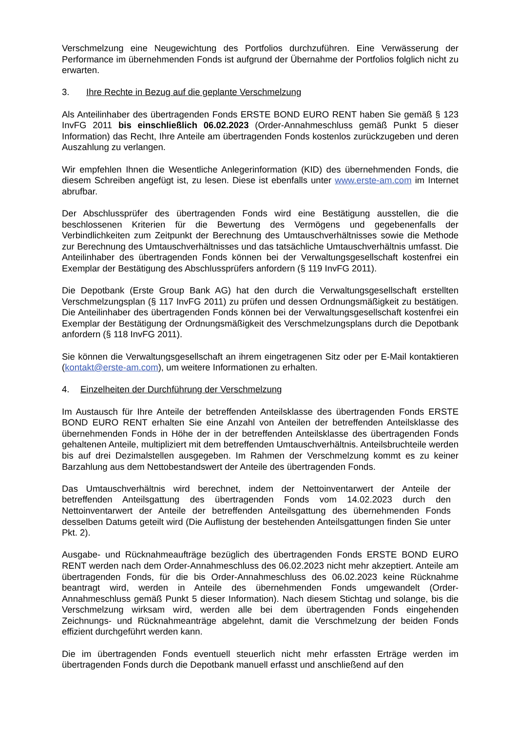Verschmelzung eine Neugewichtung des Portfolios durchzuführen. Eine Verwässerung der Performance im übernehmenden Fonds ist aufgrund der Übernahme der Portfolios folglich nicht zu erwarten.
3. Ihre Rechte in Bezug auf die geplante Verschmelzung
Als Anteilinhaber des übertragenden Fonds ERSTE BOND EURO RENT haben Sie gemäß § 123 InvFG 2011 bis einschließlich 06.02.2023 (Order-Annahmeschluss gemäß Punkt 5 dieser Information) das Recht, Ihre Anteile am übertragenden Fonds kostenlos zurückzugeben und deren Auszahlung zu verlangen.
Wir empfehlen Ihnen die Wesentliche Anlegerinformation (KID) des übernehmenden Fonds, die diesem Schreiben angefügt ist, zu lesen. Diese ist ebenfalls unter www.erste-am.com im Internet abrufbar.
Der Abschlussprüfer des übertragenden Fonds wird eine Bestätigung ausstellen, die die beschlossenen Kriterien für die Bewertung des Vermögens und gegebenenfalls der Verbindlichkeiten zum Zeitpunkt der Berechnung des Umtauschverhältnisses sowie die Methode zur Berechnung des Umtauschverhältnisses und das tatsächliche Umtauschverhältnis umfasst. Die Anteilinhaber des übertragenden Fonds können bei der Verwaltungsgesellschaft kostenfrei ein Exemplar der Bestätigung des Abschlussprüfers anfordern (§ 119 InvFG 2011).
Die Depotbank (Erste Group Bank AG) hat den durch die Verwaltungsgesellschaft erstellten Verschmelzungsplan (§ 117 InvFG 2011) zu prüfen und dessen Ordnungsmäßigkeit zu bestätigen. Die Anteilinhaber des übertragenden Fonds können bei der Verwaltungsgesellschaft kostenfrei ein Exemplar der Bestätigung der Ordnungsmäßigkeit des Verschmelzungsplans durch die Depotbank anfordern (§ 118 InvFG 2011).
Sie können die Verwaltungsgesellschaft an ihrem eingetragenen Sitz oder per E-Mail kontaktieren (kontakt@erste-am.com), um weitere Informationen zu erhalten.
4. Einzelheiten der Durchführung der Verschmelzung
Im Austausch für Ihre Anteile der betreffenden Anteilsklasse des übertragenden Fonds ERSTE BOND EURO RENT erhalten Sie eine Anzahl von Anteilen der betreffenden Anteilsklasse des übernehmenden Fonds in Höhe der in der betreffenden Anteilsklasse des übertragenden Fonds gehaltenen Anteile, multipliziert mit dem betreffenden Umtauschverhältnis. Anteilsbruchteile werden bis auf drei Dezimalstellen ausgegeben. Im Rahmen der Verschmelzung kommt es zu keiner Barzahlung aus dem Nettobestandswert der Anteile des übertragenden Fonds.
Das Umtauschverhältnis wird berechnet, indem der Nettoinventarwert der Anteile der betreffenden Anteilsgattung des übertragenden Fonds vom 14.02.2023 durch den Nettoinventarwert der Anteile der betreffenden Anteilsgattung des übernehmenden Fonds desselben Datums geteilt wird (Die Auflistung der bestehenden Anteilsgattungen finden Sie unter Pkt. 2).
Ausgabe- und Rücknahmeaufträge bezüglich des übertragenden Fonds ERSTE BOND EURO RENT werden nach dem Order-Annahmeschluss des 06.02.2023 nicht mehr akzeptiert. Anteile am übertragenden Fonds, für die bis Order-Annahmeschluss des 06.02.2023 keine Rücknahme beantragt wird, werden in Anteile des übernehmenden Fonds umgewandelt (Order-Annahmeschluss gemäß Punkt 5 dieser Information). Nach diesem Stichtag und solange, bis die Verschmelzung wirksam wird, werden alle bei dem übertragenden Fonds eingehenden Zeichnungs- und Rücknahmeanträge abgelehnt, damit die Verschmelzung der beiden Fonds effizient durchgeführt werden kann.
Die im übertragenden Fonds eventuell steuerlich nicht mehr erfassten Erträge werden im übertragenden Fonds durch die Depotbank manuell erfasst und anschließend auf den